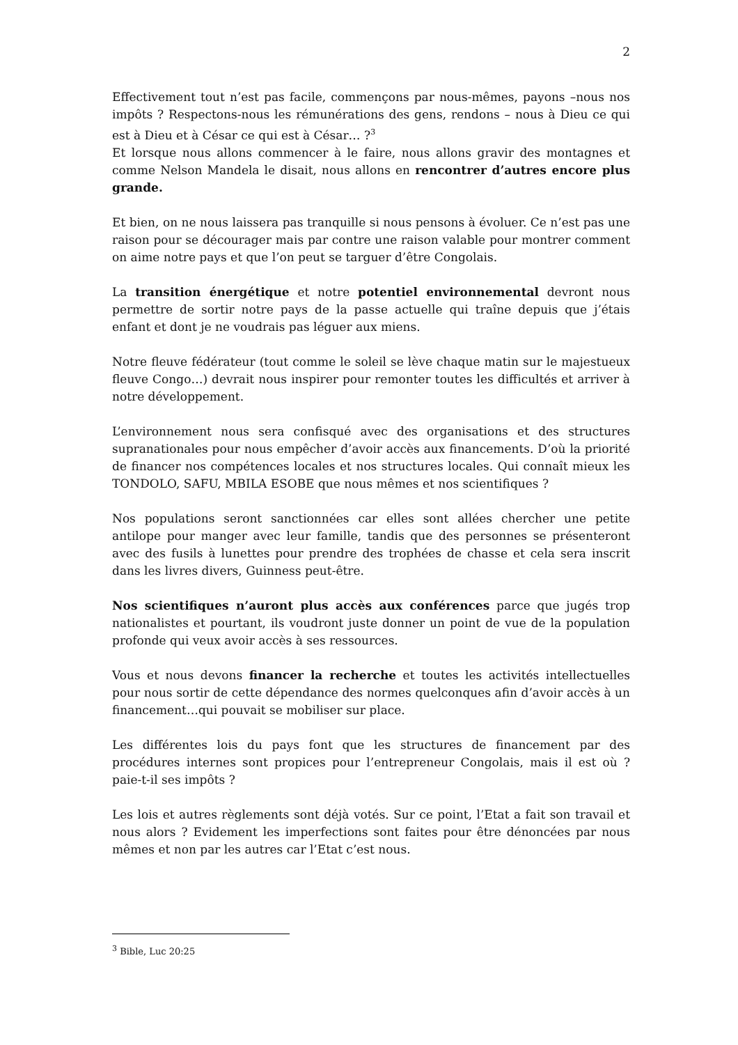2
Effectivement tout n’est pas facile, commençons par nous-mêmes, payons –nous nos impôts ? Respectons-nous les rémunérations des gens, rendons – nous à Dieu ce qui est à Dieu et à César ce qui est à César… ?<sup>3</sup>
Et lorsque nous allons commencer à le faire, nous allons gravir des montagnes et comme Nelson Mandela le disait, nous allons en rencontrer d’autres encore plus grande.
Et bien, on ne nous laissera pas tranquille si nous pensons à évoluer. Ce n’est pas une raison pour se décourager mais par contre une raison valable pour montrer comment on aime notre pays et que l’on peut se targuer d’être Congolais.
La transition énergétique et notre potentiel environnemental devront nous permettre de sortir notre pays de la passe actuelle qui traîne depuis que j’étais enfant et dont je ne voudrais pas léguer aux miens.
Notre fleuve fédérateur (tout comme le soleil se lève chaque matin sur le majestueux fleuve Congo…) devrait nous inspirer pour remonter toutes les difficultés et arriver à notre développement.
L’environnement nous sera confisqué avec des organisations et des structures supranationales pour nous empêcher d’avoir accès aux financements. D’où la priorité de financer nos compétences locales et nos structures locales. Qui connaît mieux les TONDOLO, SAFU, MBILA ESOBE que nous mêmes et nos scientifiques ?
Nos populations seront sanctionnées car elles sont allées chercher une petite antilope pour manger avec leur famille, tandis que des personnes se présenteront avec des fusils à lunettes pour prendre des trophées de chasse et cela sera inscrit dans les livres divers, Guinness peut-être.
Nos scientifiques n’auront plus accès aux conférences parce que jugés trop nationalistes et pourtant, ils voudront juste donner un point de vue de la population profonde qui veux avoir accès à ses ressources.
Vous et nous devons financer la recherche et toutes les activités intellectuelles pour nous sortir de cette dépendance des normes quelconques afin d’avoir accès à un financement…qui pouvait se mobiliser sur place.
Les différentes lois du pays font que les structures de financement par des procédures internes sont propices pour l’entrepreneur Congolais, mais il est où ? paie-t-il ses impôts ?
Les lois et autres règlements sont déjà votés. Sur ce point, l’Etat a fait son travail et nous alors ? Evidement les imperfections sont faites pour être dénoncées par nous mêmes et non par les autres car l’Etat c’est nous.
<sup>3</sup> Bible, Luc 20:25